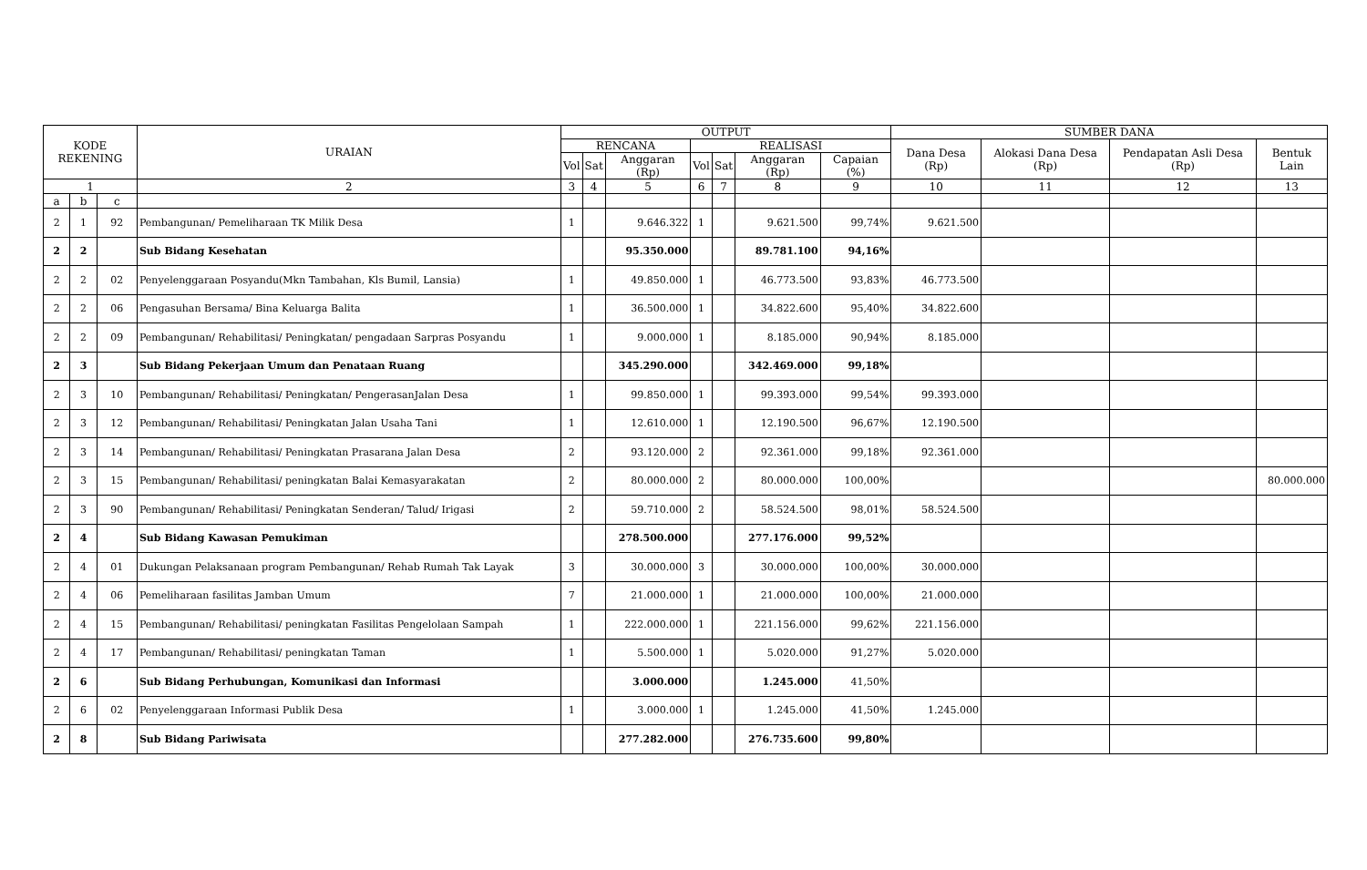| KODE REKENING | | | URAIAN | OUTPUT | | | | | | | SUMBER DANA | | | |
| --- | --- | --- | --- | --- | --- | --- | --- | --- | --- | --- | --- | --- | --- | --- |
| | | | | RENCANA | | | REALISASI | | | | Dana Desa (Rp) | Alokasi Dana Desa (Rp) | Pendapatan Asli Desa (Rp) | Bentuk Lain |
| | | | | Vol | Sat | Anggaran (Rp) | Vol | Sat | Anggaran (Rp) | Capaian (%) | | | | |
| 1 | | | 2 | 3 | 4 | 5 | 6 | 7 | 8 | 9 | 10 | 11 | 12 | 13 |
| a | b | c | | | | | | | | | | | | |
| 2 | 1 | 92 | Pembangunan/ Pemeliharaan TK Milik Desa | 1 | | 9.646.322 | 1 | | 9.621.500 | 99,74% | 9.621.500 | | | |
| 2 | 2 | | Sub Bidang Kesehatan | | | 95.350.000 | | | 89.781.100 | 94,16% | | | | |
| 2 | 2 | 02 | Penyelenggaraan Posyandu(Mkn Tambahan, Kls Bumil, Lansia) | 1 | | 49.850.000 | 1 | | 46.773.500 | 93,83% | 46.773.500 | | | |
| 2 | 2 | 06 | Pengasuhan Bersama/ Bina Keluarga Balita | 1 | | 36.500.000 | 1 | | 34.822.600 | 95,40% | 34.822.600 | | | |
| 2 | 2 | 09 | Pembangunan/ Rehabilitasi/ Peningkatan/ pengadaan Sarpras Posyandu | 1 | | 9.000.000 | 1 | | 8.185.000 | 90,94% | 8.185.000 | | | |
| 2 | 3 | | Sub Bidang Pekerjaan Umum dan Penataan Ruang | | | 345.290.000 | | | 342.469.000 | 99,18% | | | | |
| 2 | 3 | 10 | Pembangunan/ Rehabilitasi/ Peningkatan/ PengerasanJalan Desa | 1 | | 99.850.000 | 1 | | 99.393.000 | 99,54% | 99.393.000 | | | |
| 2 | 3 | 12 | Pembangunan/ Rehabilitasi/ Peningkatan Jalan Usaha Tani | 1 | | 12.610.000 | 1 | | 12.190.500 | 96,67% | 12.190.500 | | | |
| 2 | 3 | 14 | Pembangunan/ Rehabilitasi/ Peningkatan Prasarana Jalan Desa | 2 | | 93.120.000 | 2 | | 92.361.000 | 99,18% | 92.361.000 | | | |
| 2 | 3 | 15 | Pembangunan/ Rehabilitasi/ peningkatan Balai Kemasyarakatan | 2 | | 80.000.000 | 2 | | 80.000.000 | 100,00% | | | | 80.000.000 |
| 2 | 3 | 90 | Pembangunan/ Rehabilitasi/ Peningkatan Senderan/ Talud/ Irigasi | 2 | | 59.710.000 | 2 | | 58.524.500 | 98,01% | 58.524.500 | | | |
| 2 | 4 | | Sub Bidang Kawasan Pemukiman | | | 278.500.000 | | | 277.176.000 | 99,52% | | | | |
| 2 | 4 | 01 | Dukungan Pelaksanaan program Pembangunan/ Rehab Rumah Tak Layak | 3 | | 30.000.000 | 3 | | 30.000.000 | 100,00% | 30.000.000 | | | |
| 2 | 4 | 06 | Pemeliharaan fasilitas Jamban Umum | 7 | | 21.000.000 | 1 | | 21.000.000 | 100,00% | 21.000.000 | | | |
| 2 | 4 | 15 | Pembangunan/ Rehabilitasi/ peningkatan Fasilitas Pengelolaan Sampah | 1 | | 222.000.000 | 1 | | 221.156.000 | 99,62% | 221.156.000 | | | |
| 2 | 4 | 17 | Pembangunan/ Rehabilitasi/ peningkatan Taman | 1 | | 5.500.000 | 1 | | 5.020.000 | 91,27% | 5.020.000 | | | |
| 2 | 6 | | Sub Bidang Perhubungan, Komunikasi dan Informasi | | | 3.000.000 | | | 1.245.000 | 41,50% | | | | |
| 2 | 6 | 02 | Penyelenggaraan Informasi Publik Desa | 1 | | 3.000.000 | 1 | | 1.245.000 | 41,50% | 1.245.000 | | | |
| 2 | 8 | | Sub Bidang Pariwisata | | | 277.282.000 | | | 276.735.600 | 99,80% | | | | |